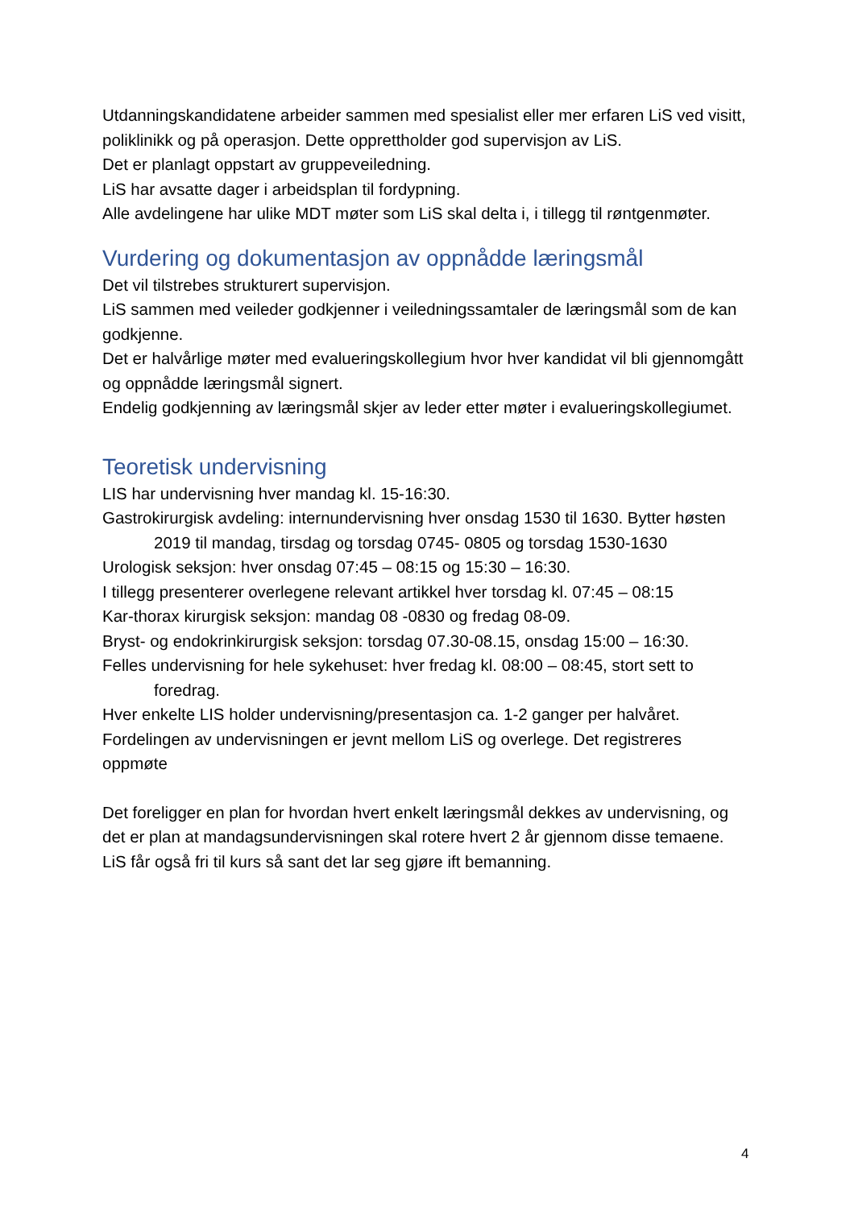Utdanningskandidatene arbeider sammen med spesialist eller mer erfaren LiS ved visitt, poliklinikk og på operasjon. Dette opprettholder god supervisjon av LiS.
Det er planlagt oppstart av gruppeveiledning.
LiS har avsatte dager i arbeidsplan til fordypning.
Alle avdelingene har ulike MDT møter som LiS skal delta i, i tillegg til røntgenmøter.
Vurdering og dokumentasjon av oppnådde læringsmål
Det vil tilstrebes strukturert supervisjon.
LiS sammen med veileder godkjenner i veiledningssamtaler de læringsmål som de kan godkjenne.
Det er halvårlige møter med evalueringskollegium hvor hver kandidat vil bli gjennomgått og oppnådde læringsmål signert.
Endelig godkjenning av læringsmål skjer av leder etter møter i evalueringskollegiumet.
Teoretisk undervisning
LIS har undervisning hver mandag kl. 15-16:30.
Gastrokirurgisk avdeling: internundervisning hver onsdag 1530 til 1630. Bytter høsten 2019 til mandag, tirsdag og torsdag 0745- 0805 og torsdag 1530-1630
Urologisk seksjon: hver onsdag 07:45 – 08:15 og 15:30 – 16:30.
I tillegg presenterer overlegene relevant artikkel hver torsdag kl. 07:45 – 08:15
Kar-thorax kirurgisk seksjon: mandag 08 -0830 og fredag 08-09.
Bryst- og endokrinkirurgisk seksjon: torsdag 07.30-08.15, onsdag 15:00 – 16:30.
Felles undervisning for hele sykehuset: hver fredag kl. 08:00 – 08:45, stort sett to foredrag.
Hver enkelte LIS holder undervisning/presentasjon ca. 1-2 ganger per halvåret.
Fordelingen av undervisningen er jevnt mellom LiS og overlege. Det registreres oppmøte
Det foreligger en plan for hvordan hvert enkelt læringsmål dekkes av undervisning, og det er plan at mandagsundervisningen skal rotere hvert 2 år gjennom disse temaene.
LiS får også fri til kurs så sant det lar seg gjøre ift bemanning.
4